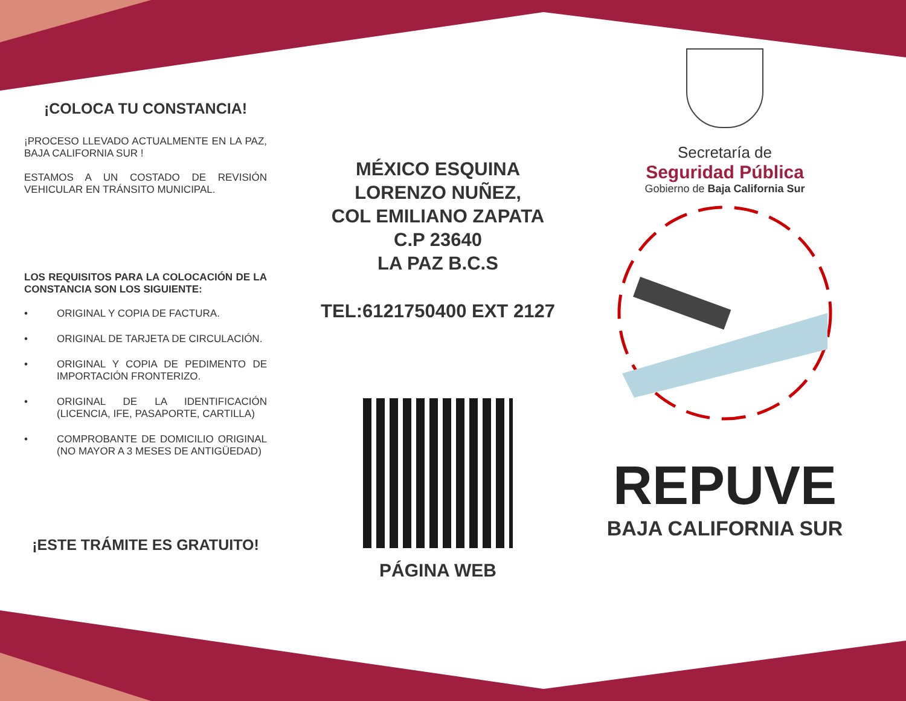¡COLOCA TU CONSTANCIA!
¡PROCESO LLEVADO ACTUALMENTE EN LA PAZ, BAJA CALIFORNIA SUR !
ESTAMOS A UN COSTADO DE REVISIÓN VEHICULAR EN TRÁNSITO MUNICIPAL.
LOS REQUISITOS PARA LA COLOCACIÓN DE LA CONSTANCIA SON LOS SIGUIENTE:
• ORIGINAL Y COPIA DE FACTURA.
• ORIGINAL DE TARJETA DE CIRCULACIÓN.
• ORIGINAL Y COPIA DE PEDIMENTO DE IMPORTACIÓN FRONTERIZO.
• ORIGINAL DE LA IDENTIFICACIÓN (LICENCIA, IFE, PASAPORTE, CARTILLA)
• COMPROBANTE DE DOMICILIO ORIGINAL (NO MAYOR A 3 MESES DE ANTIGÜEDAD)
¡ESTE TRÁMITE ES GRATUITO!
MÉXICO ESQUINA
LORENZO NUÑEZ,
COL EMILIANO ZAPATA
C.P 23640
LA PAZ B.C.S
TEL:6121750400 EXT 2127
PÁGINA WEB
Secretaría de
Seguridad Pública
Gobierno de Baja California Sur
REPUVE
BAJA CALIFORNIA SUR